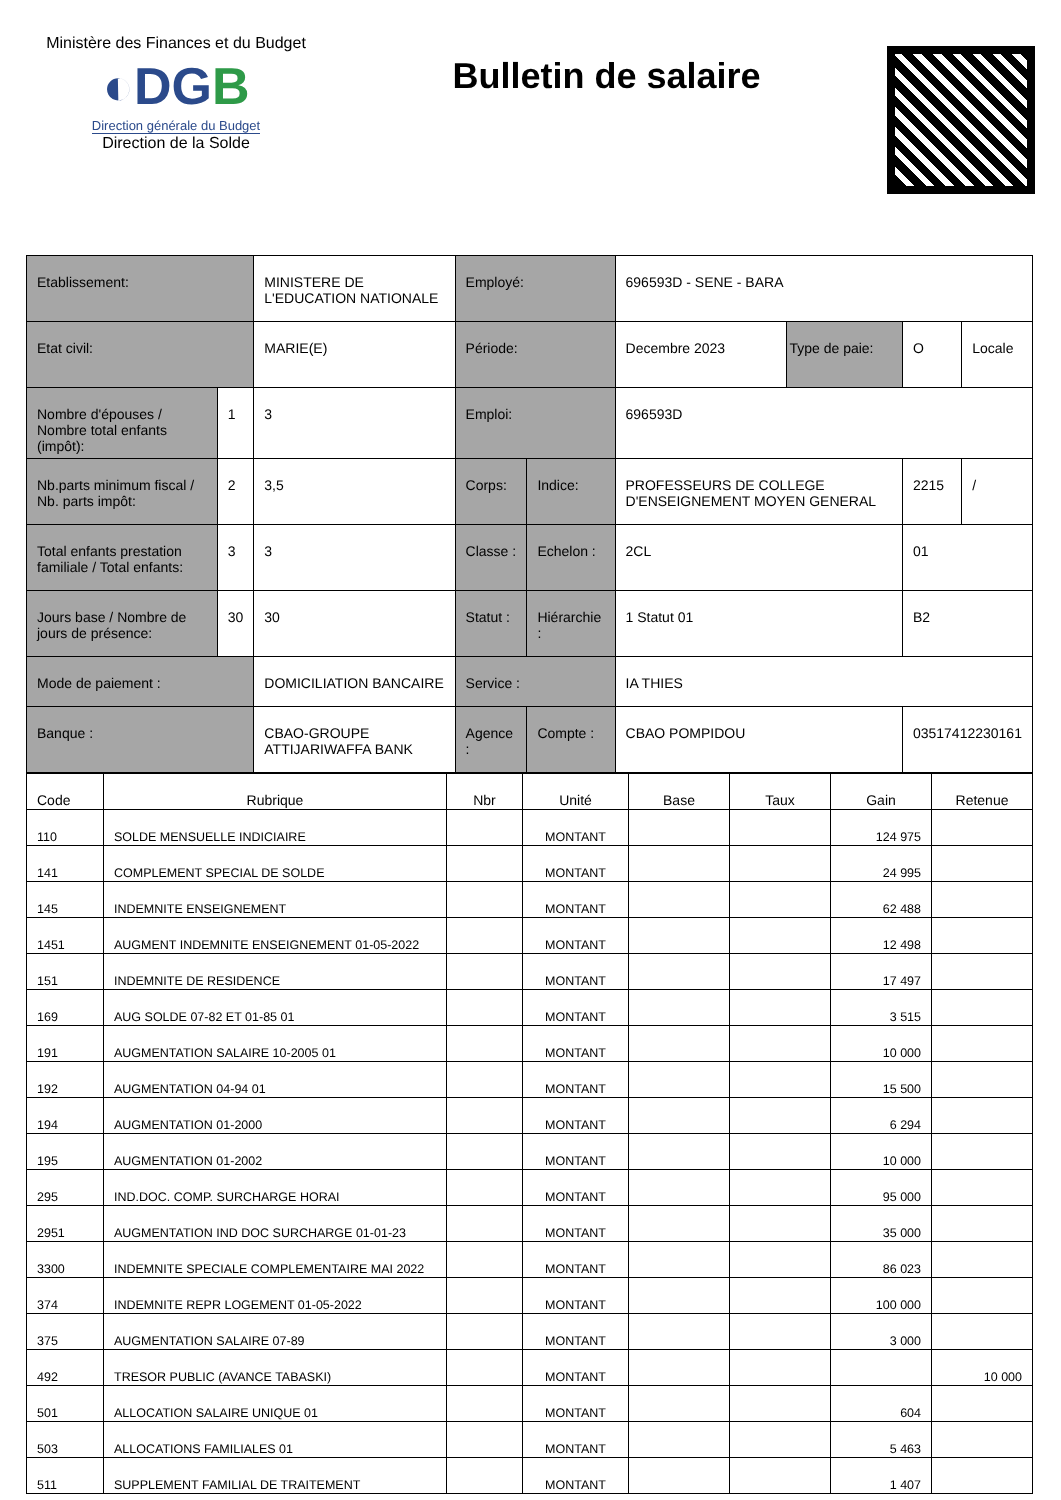Ministère des Finances et du Budget
◐DGB
Direction générale du Budget
Direction de la Solde
Bulletin de salaire
| Etablissement: | | MINISTERE DE L'EDUCATION NATIONALE | Employé: | | 696593D - SENE - BARA | | | |
| Etat civil: | | MARIE(E) | Période: | | Decembre 2023 | Type de paie: | O | Locale |
| Nombre d'épouses / Nombre total enfants (impôt): | 1 | 3 | Emploi: | | 696593D | | | |
| Nb.parts minimum fiscal / Nb. parts impôt: | 2 | 3,5 | Corps: | Indice: | PROFESSEURS DE COLLEGE D'ENSEIGNEMENT MOYEN GENERAL | | 2215 | / |
| Total enfants prestation familiale / Total enfants: | 3 | 3 | Classe : | Echelon : | 2CL | | 01 | |
| Jours base / Nombre de jours de présence: | 30 | 30 | Statut : | Hiérarchie : | 1 Statut 01 | | B2 | |
| Mode de paiement : | | DOMICILIATION BANCAIRE | Service : | | IA THIES | | | |
| Banque : | | CBAO-GROUPE ATTIJARIWAFFA BANK | Agence : | Compte : | CBAO POMPIDOU | | 03517412230161 | |
| Code | Rubrique | Nbr | Unité | Base | Taux | Gain | Retenue |
| --- | --- | --- | --- | --- | --- | --- | --- |
| 110 | SOLDE MENSUELLE INDICIAIRE | | MONTANT | | | 124 975 | |
| 141 | COMPLEMENT SPECIAL DE SOLDE | | MONTANT | | | 24 995 | |
| 145 | INDEMNITE ENSEIGNEMENT | | MONTANT | | | 62 488 | |
| 1451 | AUGMENT INDEMNITE ENSEIGNEMENT 01-05-2022 | | MONTANT | | | 12 498 | |
| 151 | INDEMNITE DE RESIDENCE | | MONTANT | | | 17 497 | |
| 169 | AUG SOLDE 07-82 ET 01-85 01 | | MONTANT | | | 3 515 | |
| 191 | AUGMENTATION SALAIRE 10-2005 01 | | MONTANT | | | 10 000 | |
| 192 | AUGMENTATION 04-94 01 | | MONTANT | | | 15 500 | |
| 194 | AUGMENTATION 01-2000 | | MONTANT | | | 6 294 | |
| 195 | AUGMENTATION 01-2002 | | MONTANT | | | 10 000 | |
| 295 | IND.DOC. COMP. SURCHARGE HORAI | | MONTANT | | | 95 000 | |
| 2951 | AUGMENTATION IND DOC SURCHARGE 01-01-23 | | MONTANT | | | 35 000 | |
| 3300 | INDEMNITE SPECIALE COMPLEMENTAIRE MAI 2022 | | MONTANT | | | 86 023 | |
| 374 | INDEMNITE REPR LOGEMENT 01-05-2022 | | MONTANT | | | 100 000 | |
| 375 | AUGMENTATION SALAIRE 07-89 | | MONTANT | | | 3 000 | |
| 492 | TRESOR PUBLIC (AVANCE TABASKI) | | MONTANT | | | | 10 000 |
| 501 | ALLOCATION SALAIRE UNIQUE 01 | | MONTANT | | | 604 | |
| 503 | ALLOCATIONS FAMILIALES 01 | | MONTANT | | | 5 463 | |
| 511 | SUPPLEMENT FAMILIAL DE TRAITEMENT | | MONTANT | | | 1 407 | |